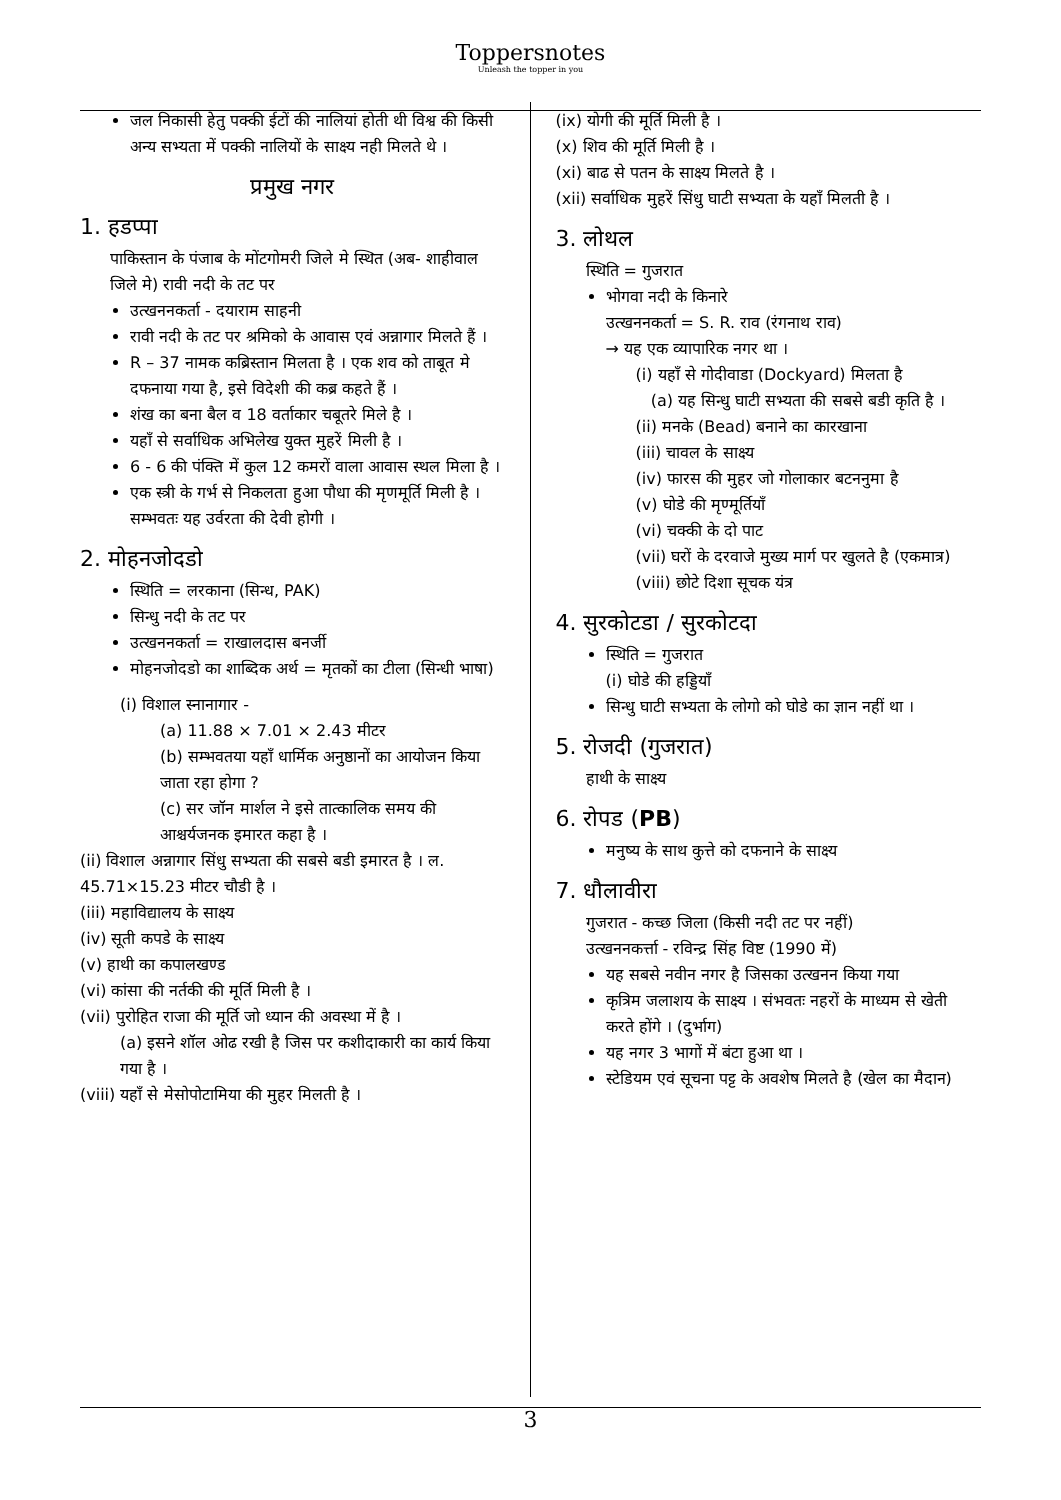Toppersnotes
Unleash the topper in you
जल निकासी हेतु पक्की ईटों की नालियां होती थी विश्व की किसी अन्य सभ्यता में पक्की नालियों के साक्ष्य नही मिलते थे ।
प्रमुख नगर
1. हडप्पा
पाकिस्तान के पंजाब के मोंटगोमरी जिले मे स्थित (अब- शाहीवाल जिले मे) रावी नदी के तट पर
उत्खननकर्ता - दयाराम साहनी
रावी नदी के तट पर श्रमिको के आवास एवं अन्नागार मिलते हैं ।
R – 37 नामक कब्रिस्तान मिलता है । एक शव को ताबूत मे दफनाया गया है, इसे विदेशी की कब्र कहते हैं ।
शंख का बना बैल व 18 वर्ताकार चबूतरे मिले है ।
यहाँ से सर्वाधिक अभिलेख युक्त मुहरें मिली है ।
6 - 6 की पंक्ति में कुल 12 कमरों वाला आवास स्थल मिला है ।
एक स्त्री के गर्भ से निकलता हुआ पौधा की मृणमूर्ति मिली है । सम्भवतः यह उर्वरता की देवी होगी ।
2. मोहनजोदडो
स्थिति = लरकाना (सिन्ध, PAK)
सिन्धु नदी के तट पर
उत्खननकर्ता = राखालदास बनर्जी
मोहनजोदडो का शाब्दिक अर्थ = मृतकों का टीला (सिन्धी भाषा)
(i) विशाल स्नानागार -
(a) 11.88 × 7.01 × 2.43 मीटर
(b) सम्भवतया यहाँ धार्मिक अनुष्ठानों का आयोजन किया जाता रहा होगा ?
(c) सर जॉन मार्शल ने इसे तात्कालिक समय की आश्चर्यजनक इमारत कहा है ।
(ii) विशाल अन्नागार सिंधु सभ्यता की सबसे बडी इमारत है । ल. 45.71×15.23 मीटर चौडी है ।
(iii) महाविद्यालय के साक्ष्य
(iv) सूती कपडे के साक्ष्य
(v) हाथी का कपालखण्ड
(vi) कांसा की नर्तकी की मूर्ति मिली है ।
(vii) पुरोहित राजा की मूर्ति जो ध्यान की अवस्था में है ।
(a) इसने शॉल ओढ रखी है जिस पर कशीदाकारी का कार्य किया गया है ।
(viii) यहाँ से मेसोपोटामिया की मुहर मिलती है ।
(ix) योगी की मूर्ति मिली है ।
(x) शिव की मूर्ति मिली है ।
(xi) बाढ से पतन के साक्ष्य मिलते है ।
(xii) सर्वाधिक मुहरें सिंधु घाटी सभ्यता के यहाँ मिलती है ।
3. लोथल
स्थिति = गुजरात
भोगवा नदी के किनारे
उत्खननकर्ता = S. R. राव (रंगनाथ राव)
→ यह एक व्यापारिक नगर था ।
(i) यहाँ से गोदीवाडा (Dockyard) मिलता है
(a) यह सिन्धु घाटी सभ्यता की सबसे बडी कृति है ।
(ii) मनके (Bead) बनाने का कारखाना
(iii) चावल के साक्ष्य
(iv) फारस की मुहर जो गोलाकार बटननुमा है
(v) घोडे की मृण्मूर्तियाँ
(vi) चक्की के दो पाट
(vii) घरों के दरवाजे मुख्य मार्ग पर खुलते है (एकमात्र)
(viii) छोटे दिशा सूचक यंत्र
4. सुरकोटडा / सुरकोटदा
स्थिति = गुजरात
(i) घोडे की हड्डियाँ
सिन्धु घाटी सभ्यता के लोगो को घोडे का ज्ञान नहीं था ।
5. रोजदी (गुजरात)
हाथी के साक्ष्य
6. रोपड (PB)
मनुष्य के साथ कुत्ते को दफनाने के साक्ष्य
7. धौलावीरा
गुजरात - कच्छ जिला (किसी नदी तट पर नहीं)
उत्खननकर्त्ता - रविन्द्र सिंह विष्ट (1990 में)
यह सबसे नवीन नगर है जिसका उत्खनन किया गया
कृत्रिम जलाशय के साक्ष्य । संभवतः नहरों के माध्यम से खेती करते होंगे । (दुर्भाग)
यह नगर 3 भागों में बंटा हुआ था ।
स्टेडियम एवं सूचना पट्ट के अवशेष मिलते है (खेल का मैदान)
3